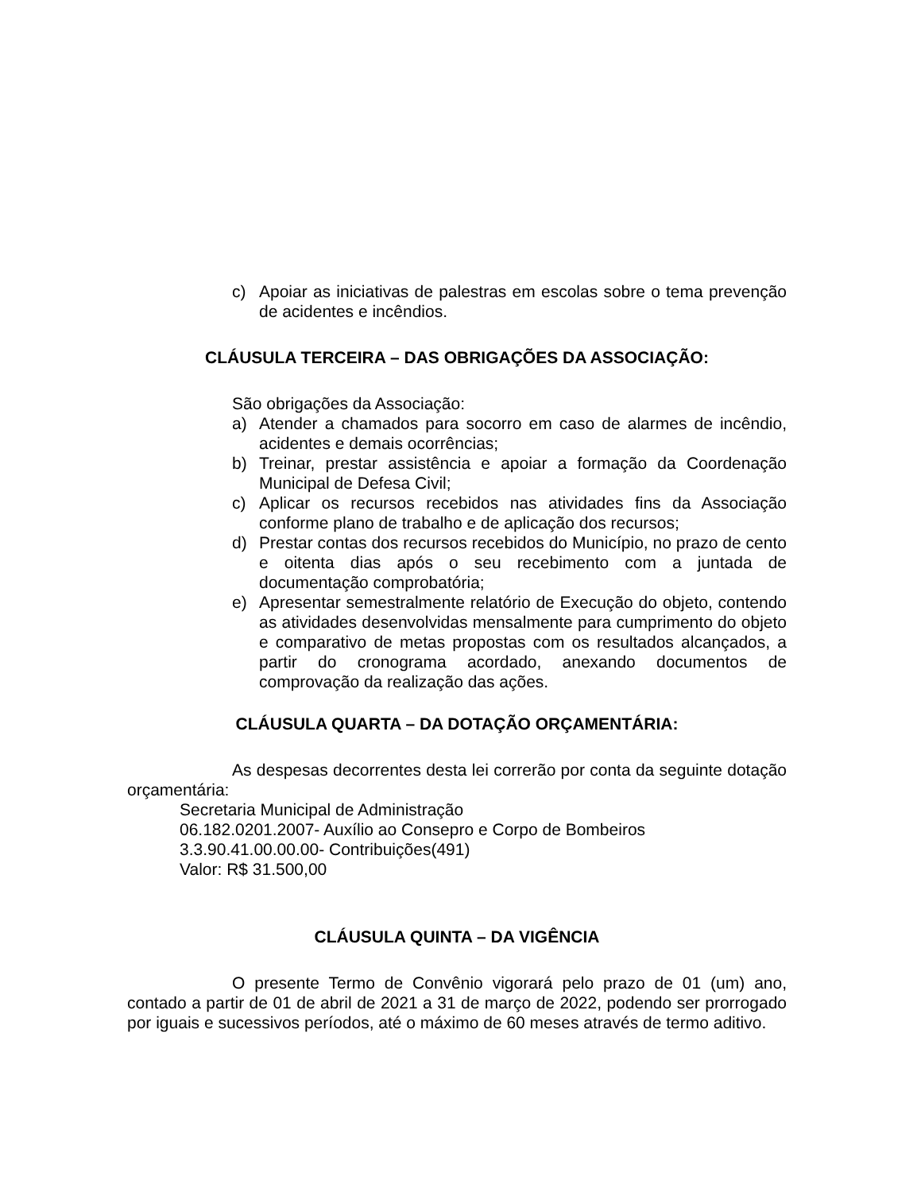c) Apoiar as iniciativas de palestras em escolas sobre o tema prevenção de acidentes e incêndios.
CLÁUSULA TERCEIRA – DAS OBRIGAÇÕES DA ASSOCIAÇÃO:
São obrigações da Associação:
a) Atender a chamados para socorro em caso de alarmes de incêndio, acidentes e demais ocorrências;
b) Treinar, prestar assistência e apoiar a formação da Coordenação Municipal de Defesa Civil;
c) Aplicar os recursos recebidos nas atividades fins da Associação conforme plano de trabalho e de aplicação dos recursos;
d) Prestar contas dos recursos recebidos do Município, no prazo de cento e oitenta dias após o seu recebimento com a juntada de documentação comprobatória;
e) Apresentar semestralmente relatório de Execução do objeto, contendo as atividades desenvolvidas mensalmente para cumprimento do objeto e comparativo de metas propostas com os resultados alcançados, a partir do cronograma acordado, anexando documentos de comprovação da realização das ações.
CLÁUSULA QUARTA – DA DOTAÇÃO ORÇAMENTÁRIA:
As despesas decorrentes desta lei correrão por conta da seguinte dotação orçamentária:
Secretaria Municipal de Administração
06.182.0201.2007- Auxílio ao Consepro e Corpo de Bombeiros
3.3.90.41.00.00.00- Contribuições(491)
Valor: R$ 31.500,00
CLÁUSULA QUINTA – DA VIGÊNCIA
O presente Termo de Convênio vigorará pelo prazo de 01 (um) ano, contado a partir de 01 de abril de 2021 a 31 de março de 2022, podendo ser prorrogado por iguais e sucessivos períodos, até o máximo de 60 meses através de termo aditivo.